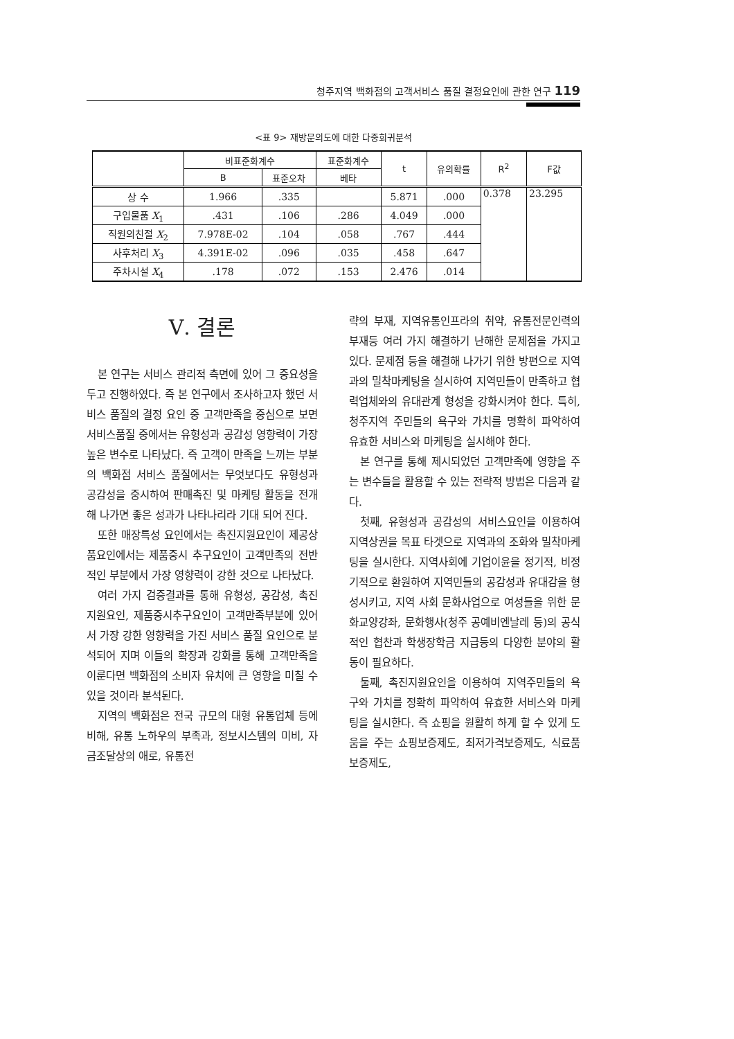청주지역 백화점의 고객서비스 품질 결정요인에 관한 연구 119
<표 9> 재방문의도에 대한 다중회귀분석
| | 비표준화계수 | | 표준화계수 | t | 유의확률 | R<sup>2</sup> | F값 |
| --- | --- | --- | --- | --- | --- | --- | --- |
| | B | 표준오차 | 베타 | | | | |
| 상 수 | 1.966 | .335 | | 5.871 | .000 | 0.378 | 23.295 |
| 구입물품 X<sub>1</sub> | .431 | .106 | .286 | 4.049 | .000 | | |
| 직원의친절 X<sub>2</sub> | 7.978E-02 | .104 | .058 | .767 | .444 | | |
| 사후처리 X<sub>3</sub> | 4.391E-02 | .096 | .035 | .458 | .647 | | |
| 주차시설 X<sub>4</sub> | .178 | .072 | .153 | 2.476 | .014 | | |
Ⅴ. 결론
본 연구는 서비스 관리적 측면에 있어 그 중요성을 두고 진행하였다. 즉 본 연구에서 조사하고자 했던 서비스 품질의 결정 요인 중 고객만족을 중심으로 보면 서비스품질 중에서는 유형성과 공감성 영향력이 가장 높은 변수로 나타났다. 즉 고객이 만족을 느끼는 부분의 백화점 서비스 품질에서는 무엇보다도 유형성과 공감성을 중시하여 판매촉진 및 마케팅 활동을 전개 해 나가면 좋은 성과가 나타나리라 기대 되어 진다.
또한 매장특성 요인에서는 촉진지원요인이 제공상품요인에서는 제품중시 추구요인이 고객만족의 전반적인 부분에서 가장 영향력이 강한 것으로 나타났다.
여러 가지 검증결과를 통해 유형성, 공감성, 촉진지원요인, 제품중시추구요인이 고객만족부분에 있어서 가장 강한 영향력을 가진 서비스 품질 요인으로 분석되어 지며 이들의 확장과 강화를 통해 고객만족을 이룬다면 백화점의 소비자 유치에 큰 영향을 미칠 수 있을 것이라 분석된다.
지역의 백화점은 전국 규모의 대형 유통업체 등에 비해, 유통 노하우의 부족과, 정보시스템의 미비, 자금조달상의 애로, 유통전
략의 부재, 지역유통인프라의 취약, 유통전문인력의 부재등 여러 가지 해결하기 난해한 문제점을 가지고 있다. 문제점 등을 해결해 나가기 위한 방편으로 지역과의 밀착마케팅을 실시하여 지역민들이 만족하고 협력업체와의 유대관계 형성을 강화시켜야 한다. 특히, 청주지역 주민들의 욕구와 가치를 명확히 파악하여 유효한 서비스와 마케팅을 실시해야 한다.
본 연구를 통해 제시되었던 고객만족에 영향을 주는 변수들을 활용할 수 있는 전략적 방법은 다음과 같다.
첫째, 유형성과 공감성의 서비스요인을 이용하여 지역상권을 목표 타겟으로 지역과의 조화와 밀착마케팅을 실시한다. 지역사회에 기업이윤을 정기적, 비정기적으로 환원하여 지역민들의 공감성과 유대감을 형성시키고, 지역 사회 문화사업으로 여성들을 위한 문화교양강좌, 문화행사(청주 공예비엔날레 등)의 공식적인 협찬과 학생장학금 지급등의 다양한 분야의 활동이 필요하다.
둘째, 촉진지원요인을 이용하여 지역주민들의 욕구와 가치를 정확히 파악하여 유효한 서비스와 마케팅을 실시한다. 즉 쇼핑을 원활히 하게 할 수 있게 도움을 주는 쇼핑보증제도, 최저가격보증제도, 식료품보증제도,